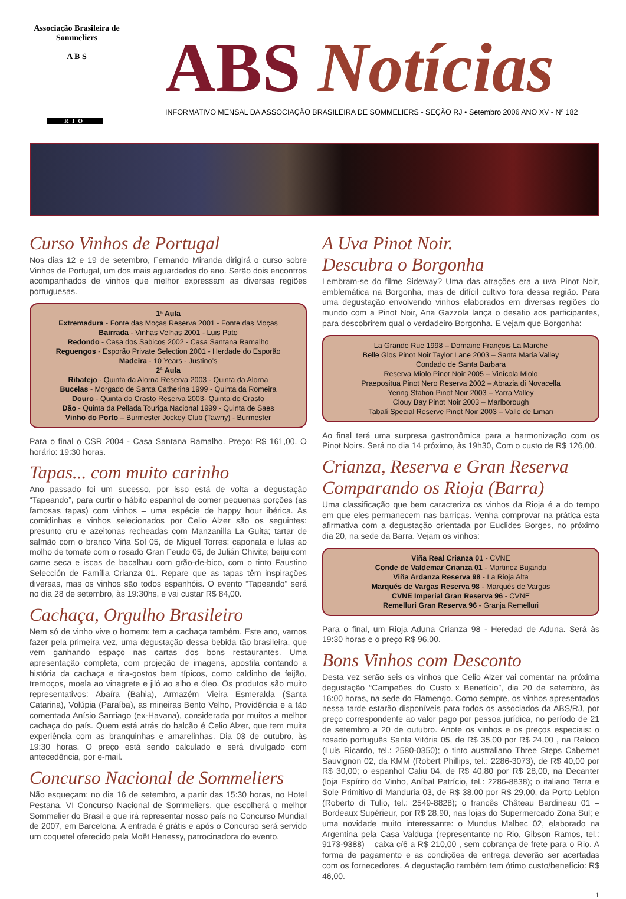Associação Brasileira de Sommeliers
A B S
RIO
ABS Notícias
INFORMATIVO MENSAL DA ASSOCIAÇÃO BRASILEIRA DE SOMMELIERS - SEÇÃO RJ • Setembro 2006 ANO XV - Nº 182
Curso Vinhos de Portugal
Nos dias 12 e 19 de setembro, Fernando Miranda dirigirá o curso sobre Vinhos de Portugal, um dos mais aguardados do ano. Serão dois encontros acompanhados de vinhos que melhor expressam as diversas regiões portuguesas.
1ª Aula
Extremadura - Fonte das Moças Reserva 2001 - Fonte das Moças
Bairrada - Vinhas Velhas 2001 - Luis Pato
Redondo - Casa dos Sabicos 2002 - Casa Santana Ramalho
Reguengos - Esporão Private Selection 2001 - Herdade do Esporão
Madeira - 10 Years - Justino’s
2ª Aula
Ribatejo - Quinta da Alorna Reserva 2003 - Quinta da Alorna
Bucelas - Morgado de Santa Catherina 1999 - Quinta da Romeira
Douro - Quinta do Crasto Reserva 2003- Quinta do Crasto
Dão - Quinta da Pellada Touriga Nacional 1999 - Quinta de Saes
Vinho do Porto – Burmester Jockey Club (Tawny) - Burmester
Para o final o CSR 2004 - Casa Santana Ramalho. Preço: R$ 161,00. O horário: 19:30 horas.
Tapas... com muito carinho
Ano passado foi um sucesso, por isso está de volta a degustação “Tapeando”, para curtir o hábito espanhol de comer pequenas porções (as famosas tapas) com vinhos – uma espécie de happy hour ibérica. As comidinhas e vinhos selecionados por Celio Alzer são os seguintes: presunto cru e azeitonas recheadas com Manzanilla La Guita; tartar de salmão com o branco Viña Sol 05, de Miguel Torres; caponata e lulas ao molho de tomate com o rosado Gran Feudo 05, de Julián Chivite; beiju com carne seca e iscas de bacalhau com grão-de-bico, com o tinto Faustino Selección de Família Crianza 01. Repare que as tapas têm inspirações diversas, mas os vinhos são todos espanhóis. O evento “Tapeando” será no dia 28 de setembro, às 19:30hs, e vai custar R$ 84,00.
Cachaça, Orgulho Brasileiro
Nem só de vinho vive o homem: tem a cachaça também. Este ano, vamos fazer pela primeira vez, uma degustação dessa bebida tão brasileira, que vem ganhando espaço nas cartas dos bons restaurantes. Uma apresentação completa, com projeção de imagens, apostila contando a história da cachaça e tira-gostos bem típicos, como caldinho de feijão, tremoços, moela ao vinagrete e jiló ao alho e óleo. Os produtos são muito representativos: Abaíra (Bahia), Armazém Vieira Esmeralda (Santa Catarina), Volúpia (Paraíba), as mineiras Bento Velho, Providência e a tão comentada Anísio Santiago (ex-Havana), considerada por muitos a melhor cachaça do país. Quem está atrás do balcão é Celio Alzer, que tem muita experiência com as branquinhas e amarelinhas. Dia 03 de outubro, às 19:30 horas. O preço está sendo calculado e será divulgado com antecedência, por e-mail.
Concurso Nacional de Sommeliers
Não esqueçam: no dia 16 de setembro, a partir das 15:30 horas, no Hotel Pestana, VI Concurso Nacional de Sommeliers, que escolherá o melhor Sommelier do Brasil e que irá representar nosso país no Concurso Mundial de 2007, em Barcelona. A entrada é grátis e após o Concurso será servido um coquetel oferecido pela Moët Henessy, patrocinadora do evento.
A Uva Pinot Noir.
Descubra o Borgonha
Lembram-se do filme Sideway? Uma das atrações era a uva Pinot Noir, emblemática na Borgonha, mas de difícil cultivo fora dessa região. Para uma degustação envolvendo vinhos elaborados em diversas regiões do mundo com a Pinot Noir, Ana Gazzola lança o desafio aos participantes, para descobrirem qual o verdadeiro Borgonha. E vejam que Borgonha:
La Grande Rue 1998 – Domaine François La Marche
Belle Glos Pinot Noir Taylor Lane 2003 – Santa Maria Valley
Condado de Santa Barbara
Reserva Miolo Pinot Noir 2005 – Vinícola Miolo
Praepositua Pinot Nero Reserva 2002 – Abrazia di Novacella
Yering Station Pinot Noir 2003 – Yarra Valley
Clouy Bay Pinot Noir 2003 – Marlborough
Tabalí Special Reserve Pinot Noir 2003 – Valle de Limari
Ao final terá uma surpresa gastronômica para a harmonização com os Pinot Noirs. Será no dia 14 próximo, às 19h30, Com o custo de R$ 126,00.
Crianza, Reserva e Gran Reserva
Comparando os Rioja (Barra)
Uma classificação que bem caracteriza os vinhos da Rioja é a do tempo em que eles permanecem nas barricas. Venha comprovar na prática esta afirmativa com a degustação orientada por Euclides Borges, no próximo dia 20, na sede da Barra. Vejam os vinhos:
Viña Real Crianza 01 - CVNE
Conde de Valdemar Crianza 01 - Martinez Bujanda
Viña Ardanza Reserva 98 - La Rioja Alta
Marqués de Vargas Reserva 98 - Marqués de Vargas
CVNE Imperial Gran Reserva 96 - CVNE
Remelluri Gran Reserva 96 - Granja Remelluri
Para o final, um Rioja Aduna Crianza 98 - Heredad de Aduna. Será às 19:30 horas e o preço R$ 96,00.
Bons Vinhos com Desconto
Desta vez serão seis os vinhos que Celio Alzer vai comentar na próxima degustação “Campeões do Custo x Benefício”, dia 20 de setembro, às 16:00 horas, na sede do Flamengo. Como sempre, os vinhos apresentados nessa tarde estarão disponíveis para todos os associados da ABS/RJ, por preço correspondente ao valor pago por pessoa jurídica, no período de 21 de setembro a 20 de outubro. Anote os vinhos e os preços especiais: o rosado português Santa Vitória 05, de R$ 35,00 por R$ 24,00 , na Reloco (Luis Ricardo, tel.: 2580-0350); o tinto australiano Three Steps Cabernet Sauvignon 02, da KMM (Robert Phillips, tel.: 2286-3073), de R$ 40,00 por R$ 30,00; o espanhol Caliu 04, de R$ 40,80 por R$ 28,00, na Decanter (loja Espírito do Vinho, Aníbal Patrício, tel.: 2286-8838); o italiano Terra e Sole Primitivo di Manduria 03, de R$ 38,00 por R$ 29,00, da Porto Leblon (Roberto di Tulio, tel.: 2549-8828); o francês Château Bardineau 01 – Bordeaux Supérieur, por R$ 28,90, nas lojas do Supermercado Zona Sul; e uma novidade muito interessante: o Mundus Malbec 02, elaborado na Argentina pela Casa Valduga (representante no Rio, Gibson Ramos, tel.: 9173-9388) – caixa c/6 a R$ 210,00 , sem cobrança de frete para o Rio. A forma de pagamento e as condições de entrega deverão ser acertadas com os fornecedores. A degustação também tem ótimo custo/benefício: R$ 46,00.
1